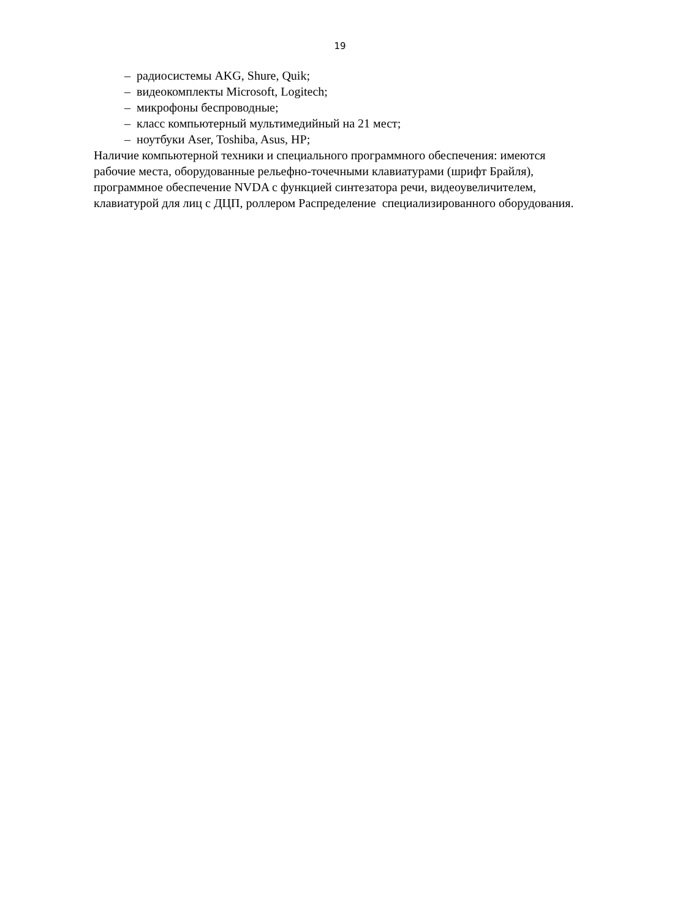19
– радиосистемы AKG, Shure, Quik;
– видеокомплекты Microsoft, Logitech;
– микрофоны беспроводные;
– класс компьютерный мультимедийный на 21 мест;
– ноутбуки Aser, Toshiba, Asus, HP;
Наличие компьютерной техники и специального программного обеспечения: имеются рабочие места, оборудованные рельефно-точечными клавиатурами (шрифт Брайля), программное обеспечение NVDA с функцией синтезатора речи, видеоувеличителем, клавиатурой для лиц с ДЦП, роллером Распределение специализированного оборудования.